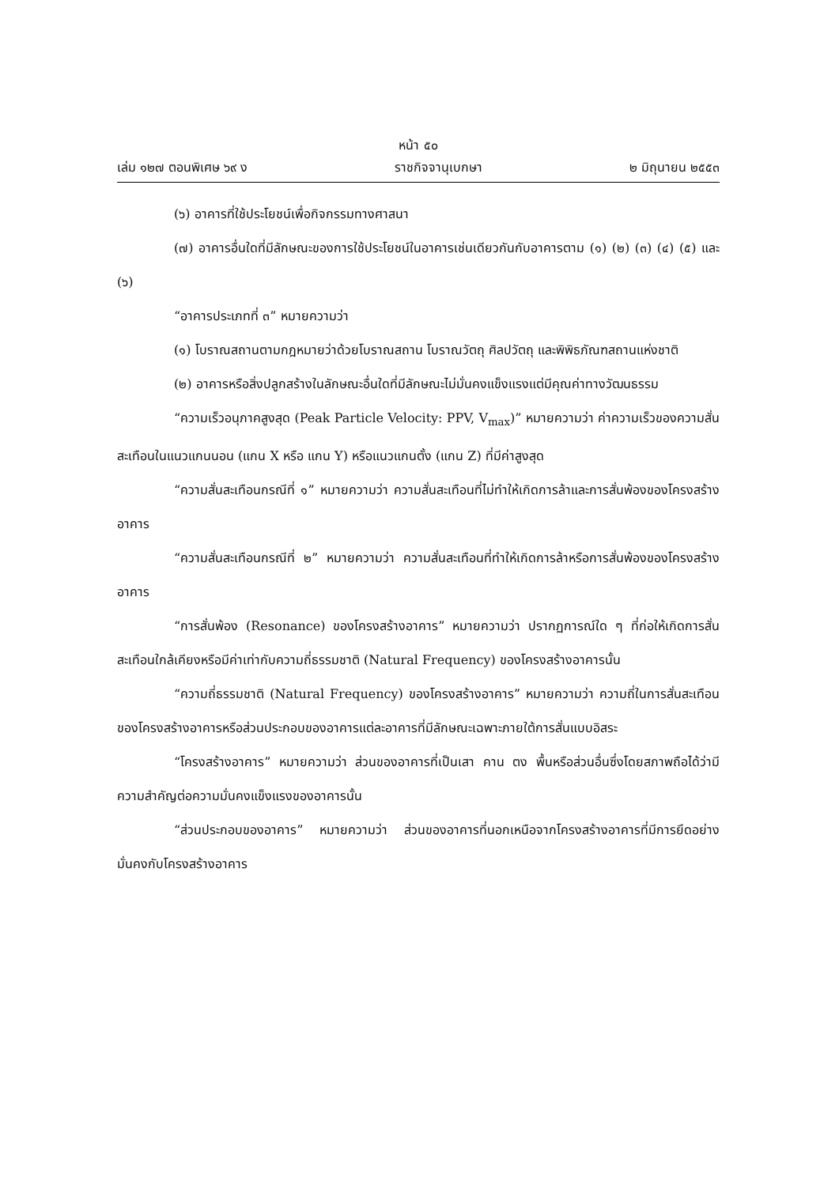หน้า ๕๐
เล่ม ๑๒๗ ตอนพิเศษ ๖๙ ง ราชกิจจานุเบกษา ๒ มิถุนายน ๒๕๕๓
(๖) อาคารที่ใช้ประโยชน์เพื่อกิจกรรมทางศาสนา
(๗) อาคารอื่นใดที่มีลักษณะของการใช้ประโยชน์ในอาคารเช่นเดียวกันกับอาคารตาม (๑) (๒) (๓) (๔) (๕) และ (๖)
“อาคารประเภทที่ ๓” หมายความว่า
(๑) โบราณสถานตามกฎหมายว่าด้วยโบราณสถาน โบราณวัตถุ ศิลปวัตถุ และพิพิธภัณฑสถานแห่งชาติ
(๒) อาคารหรือสิ่งปลูกสร้างในลักษณะอื่นใดที่มีลักษณะไม่มั่นคงแข็งแรงแต่มีคุณค่าทางวัฒนธรรม
“ความเร็วอนุภาคสูงสุด (Peak Particle Velocity: PPV, V<sub>max</sub>)” หมายความว่า ค่าความเร็วของความสั่นสะเทือนในแนวแกนนอน (แกน X หรือ แกน Y) หรือแนวแกนตั้ง (แกน Z) ที่มีค่าสูงสุด
“ความสั่นสะเทือนกรณีที่ ๑” หมายความว่า ความสั่นสะเทือนที่ไม่ทำให้เกิดการล้าและการสั่นพ้องของโครงสร้างอาคาร
“ความสั่นสะเทือนกรณีที่ ๒” หมายความว่า ความสั่นสะเทือนที่ทำให้เกิดการล้าหรือการสั่นพ้องของโครงสร้างอาคาร
“การสั่นพ้อง (Resonance) ของโครงสร้างอาคาร” หมายความว่า ปรากฏการณ์ใด ๆ ที่ก่อให้เกิดการสั่นสะเทือนใกล้เคียงหรือมีค่าเท่ากับความถี่ธรรมชาติ (Natural Frequency) ของโครงสร้างอาคารนั้น
“ความถี่ธรรมชาติ (Natural Frequency) ของโครงสร้างอาคาร” หมายความว่า ความถี่ในการสั่นสะเทือนของโครงสร้างอาคารหรือส่วนประกอบของอาคารแต่ละอาคารที่มีลักษณะเฉพาะภายใต้การสั่นแบบอิสระ
“โครงสร้างอาคาร” หมายความว่า ส่วนของอาคารที่เป็นเสา คาน ตง พื้นหรือส่วนอื่นซึ่งโดยสภาพถือได้ว่ามีความสำคัญต่อความมั่นคงแข็งแรงของอาคารนั้น
“ส่วนประกอบของอาคาร” หมายความว่า ส่วนของอาคารที่นอกเหนือจากโครงสร้างอาคารที่มีการยึดอย่างมั่นคงกับโครงสร้างอาคาร